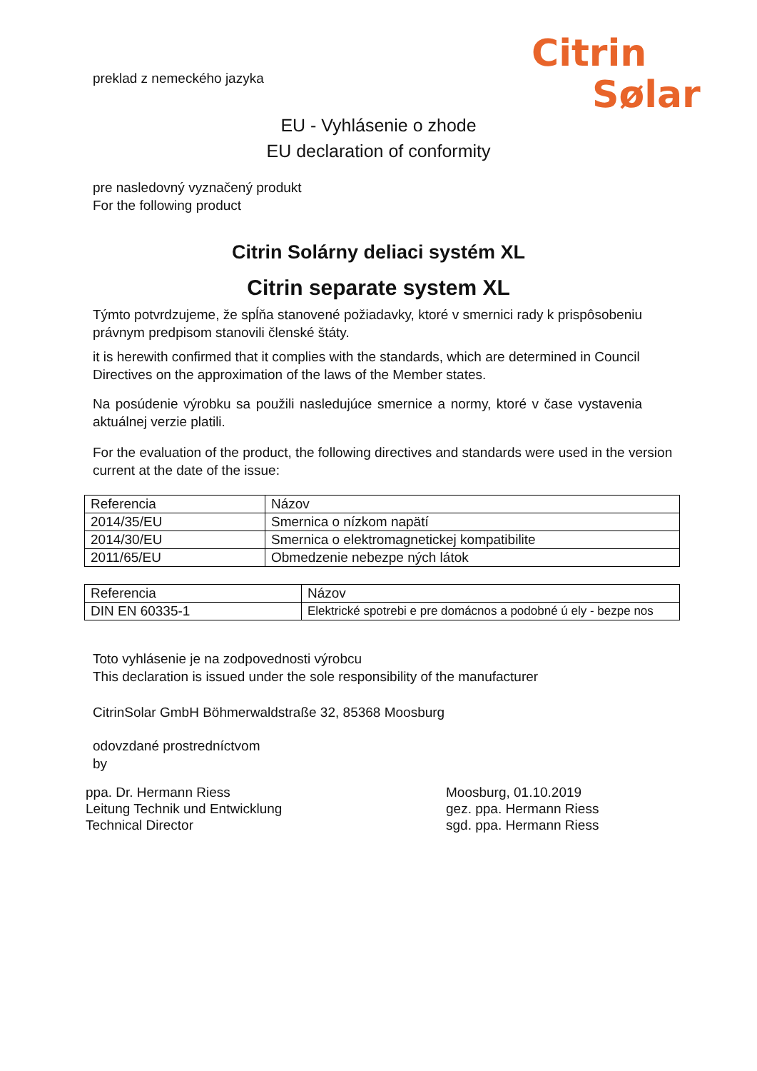Citrin
Sølar
preklad z nemeckého jazyka
EU - Vyhlásenie o zhode
EU declaration of conformity
pre nasledovný vyznačený produkt
For the following product
Citrin Solárny deliaci systém XL
Citrin separate system XL
Týmto potvrdzujeme, že spĺňa stanovené požiadavky, ktoré v smernici rady k prispôsobeniu právnym predpisom stanovili členské štáty.
it is herewith confirmed that it complies with the standards, which are determined in Council Directives on the approximation of the laws of the Member states.
Na posúdenie výrobku sa použili nasledujúce smernice a normy, ktoré v čase vystavenia aktuálnej verzie platili.
For the evaluation of the product, the following directives and standards were used in the version current at the date of the issue:
| Referencia | Názov |
| 2014/35/EU | Smernica o nízkom napätí |
| 2014/30/EU | Smernica o elektromagnetickej kompatibilite |
| 2011/65/EU | Obmedzenie nebezpe ných látok |
| Referencia | Názov |
| DIN EN 60335-1 | Elektrické spotrebi e pre domácnos a podobné ú ely - bezpe nos |
Toto vyhlásenie je na zodpovednosti výrobcu
This declaration is issued under the sole responsibility of the manufacturer
CitrinSolar GmbH Böhmerwaldstraße 32, 85368 Moosburg
odovzdané prostredníctvom
by
ppa. Dr. Hermann Riess
Leitung Technik und Entwicklung
Technical Director
Moosburg, 01.10.2019
gez. ppa. Hermann Riess
sgd. ppa. Hermann Riess